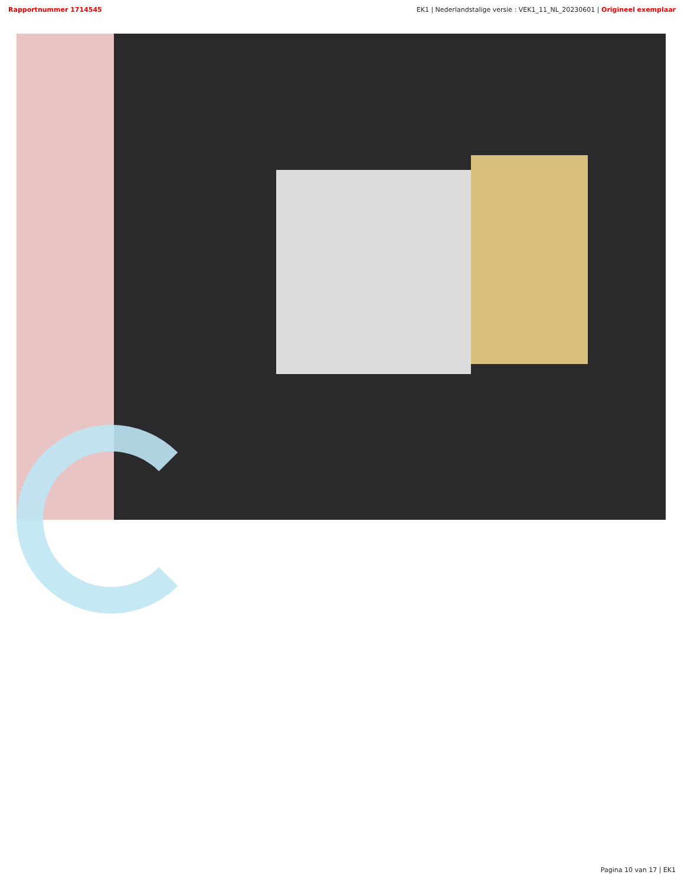Rapportnummer 1714545 EK1 | Nederlandstalige versie : VEK1_11_NL_20230601 | Origineel exemplaar
Pagina 10 van 17 | EK1